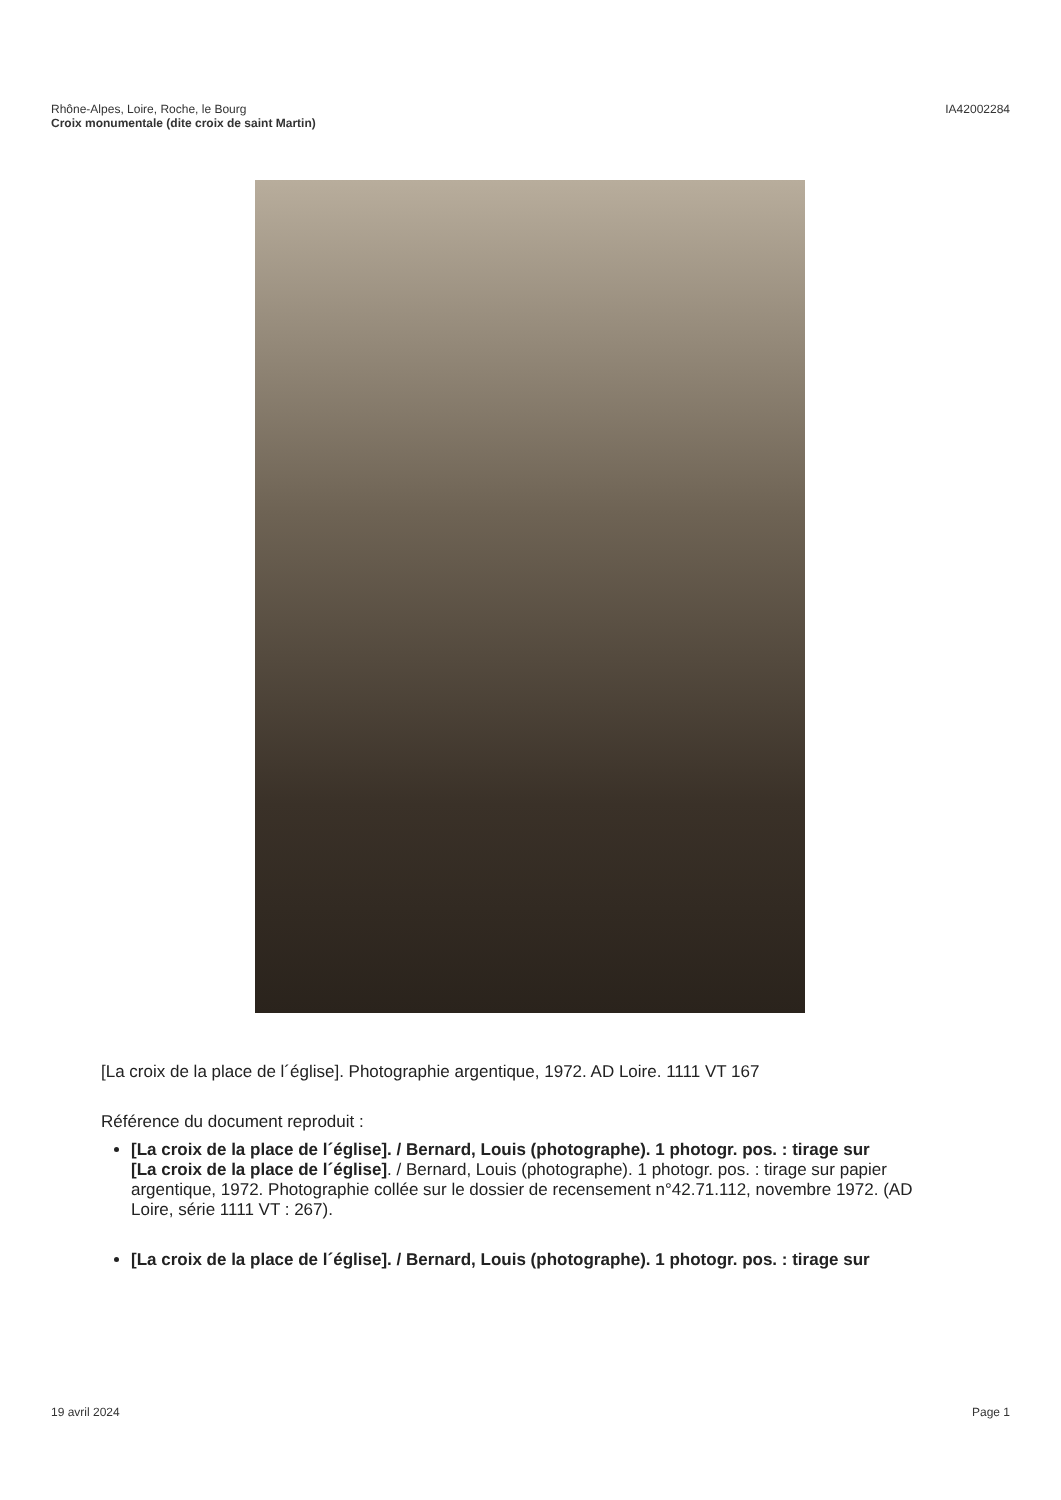IA42002284 Rhône-Alpes, Loire, Roche, le Bourg
Croix monumentale (dite croix de saint Martin)
[La croix de la place de l´église]. Photographie argentique, 1972. AD Loire. 1111 VT 167
Référence du document reproduit :
[La croix de la place de l´église]. / Bernard, Louis (photographe). 1 photogr. pos. : tirage sur
[La croix de la place de l´église]. / Bernard, Louis (photographe). 1 photogr. pos. : tirage sur papier argentique, 1972. Photographie collée sur le dossier de recensement n°42.71.112, novembre 1972. (AD Loire, série 1111 VT : 267).
[La croix de la place de l´église]. / Bernard, Louis (photographe). 1 photogr. pos. : tirage sur
Page 1 19 avril 2024